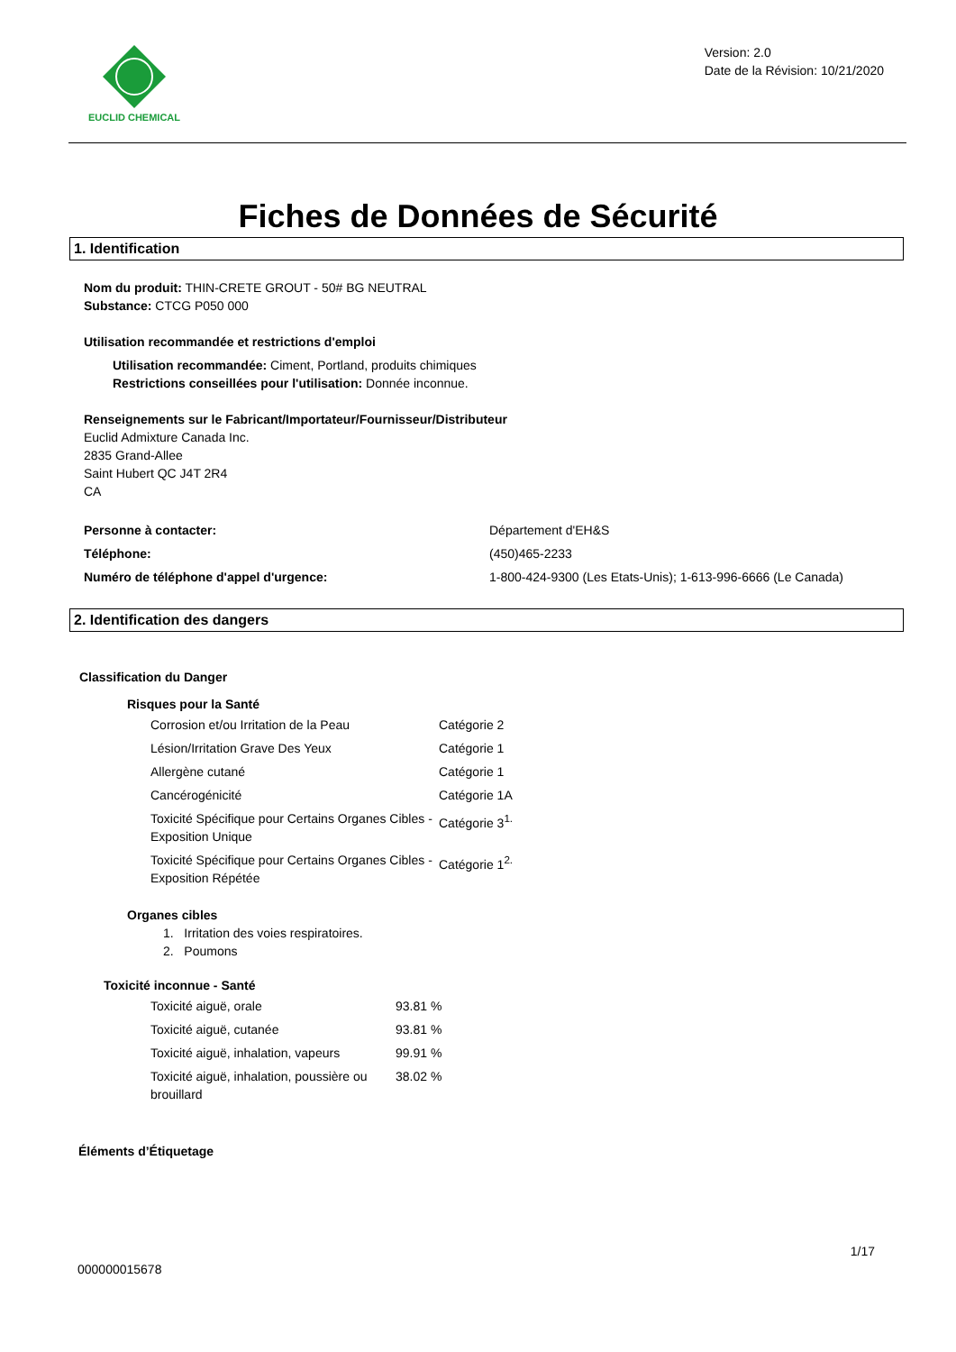EUCLID CHEMICAL
Version: 2.0
Date de la Révision: 10/21/2020
Fiches de Données de Sécurité
1. Identification
Nom du produit: THIN-CRETE GROUT - 50# BG NEUTRAL
Substance: CTCG P050 000
Utilisation recommandée et restrictions d'emploi
Utilisation recommandée: Ciment, Portland, produits chimiques
Restrictions conseillées pour l'utilisation: Donnée inconnue.
Renseignements sur le Fabricant/Importateur/Fournisseur/Distributeur
Euclid Admixture Canada Inc.
2835 Grand-Allee
Saint Hubert QC J4T 2R4
CA
| Personne à contacter: | Département d'EH&S |
| Téléphone: | (450)465-2233 |
| Numéro de téléphone d'appel d'urgence: | 1-800-424-9300 (Les Etats-Unis); 1-613-996-6666 (Le Canada) |
2. Identification des dangers
Classification du Danger
Risques pour la Santé
| Corrosion et/ou Irritation de la Peau | Catégorie 2 |
| Lésion/Irritation Grave Des Yeux | Catégorie 1 |
| Allergène cutané | Catégorie 1 |
| Cancérogénicité | Catégorie 1A |
| Toxicité Spécifique pour Certains Organes Cibles - Exposition Unique | Catégorie 3<sup>1.</sup> |
| Toxicité Spécifique pour Certains Organes Cibles - Exposition Répétée | Catégorie 1<sup>2.</sup> |
Organes cibles
1. Irritation des voies respiratoires.
2. Poumons
Toxicité inconnue - Santé
| Toxicité aiguë, orale | 93.81 % |
| Toxicité aiguë, cutanée | 93.81 % |
| Toxicité aiguë, inhalation, vapeurs | 99.91 % |
| Toxicité aiguë, inhalation, poussière ou brouillard | 38.02 % |
Éléments d’Étiquetage
1/17
000000015678